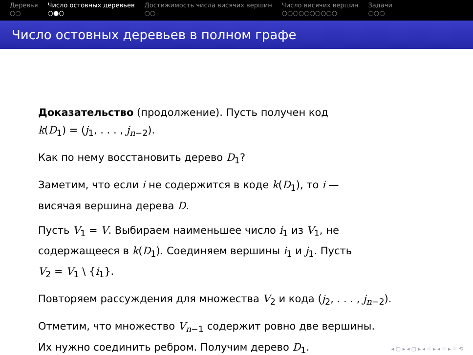Деревья
○○
Число остовных деревьев
○●○
Достижимость числа висячих вершин
○○
Число висячих вершин
○○○○○○○○○○
Задачи
○○○
Число остовных деревьев в полном графе
Доказательство (продолжение). Пусть получен код
k(D<sub>1</sub>) = (j<sub>1</sub>, . . . , j<sub>n−2</sub>).
Как по нему восстановить дерево D<sub>1</sub>?
Заметим, что если i не содержится в коде k(D<sub>1</sub>), то i —
висячая вершина дерева D.
Пусть V<sub>1</sub> = V. Выбираем наименьшее число i<sub>1</sub> из V<sub>1</sub>, не
содержащееся в k(D<sub>1</sub>). Соединяем вершины i<sub>1</sub> и j<sub>1</sub>. Пусть
V<sub>2</sub> = V<sub>1</sub> \ {i<sub>1</sub>}.
Повторяем рассуждения для множества V<sub>2</sub> и кода (j<sub>2</sub>, . . . , j<sub>n−2</sub>).
Отметим, что множество V<sub>n−1</sub> содержит ровно две вершины.
Их нужно соединить ребром. Получим дерево D<sub>1</sub>.
◂ ▢ ▸ ◂ ▢ ▸ ◂ ≡ ▸ ◂ ≡ ▸ ≡ ⟲